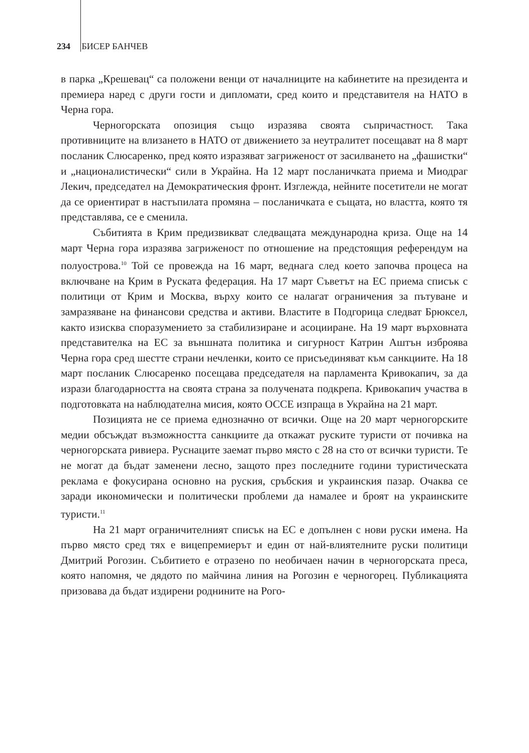234 БИСЕР БАНЧЕВ
в парка „Крешевац“ са положени венци от началниците на кабинетите на президента и премиера наред с други гости и дипломати, сред които и представителя на НАТО в Черна гора.
Черногорската опозиция също изразява своята съпричастност. Така противниците на влизането в НАТО от движението за неутралитет посещават на 8 март посланик Слюсаренко, пред която изразяват загриженост от засилването на „фашистки“ и „националистически“ сили в Украйна. На 12 март посланичката приема и Миодраг Лекич, председател на Демократическия фронт. Изглежда, нейните посетители не могат да се ориентират в настъпилата промяна – посланичката е същата, но властта, която тя представлява, се е сменила.
Събитията в Крим предизвикват следващата международна криза. Още на 14 март Черна гора изразява загриженост по отношение на предстоящия референдум на полуострова.<sup>10</sup> Той се провежда на 16 март, веднага след което започва процеса на включване на Крим в Руската федерация. На 17 март Съветът на ЕС приема списък с политици от Крим и Москва, върху които се налагат ограничения за пътуване и замразяване на финансови средства и активи. Властите в Подгорица следват Брюксел, както изисква споразумението за стабилизиране и асоцииране. На 19 март върховната представителка на ЕС за външната политика и сигурност Катрин Аштън изброява Черна гора сред шестте страни нечленки, които се присъединяват към санкциите. На 18 март посланик Слюсаренко посещава председателя на парламента Кривокапич, за да изрази благодарността на своята страна за получената подкрепа. Кривокапич участва в подготовката на наблюдателна мисия, която ОССЕ изпраща в Украйна на 21 март.
Позицията не се приема еднозначно от всички. Още на 20 март черногорските медии обсъждат възможността санкциите да откажат руските туристи от почивка на черногорската ривиера. Руснаците заемат първо място с 28 на сто от всички туристи. Те не могат да бъдат заменени лесно, защото през последните години туристическата реклама е фокусирана основно на руския, сръбския и украинския пазар. Очаква се заради икономически и политически проблеми да намалее и броят на украинските туристи.<sup>11</sup>
На 21 март ограничителният списък на ЕС е допълнен с нови руски имена. На първо място сред тях е вицепремиерът и един от най-влиятелните руски политици Дмитрий Рогозин. Събитието е отразено по необичаен начин в черногорската преса, която напомня, че дядото по майчина линия на Рогозин е черногорец. Публикацията призовава да бъдат издирени роднините на Рого-